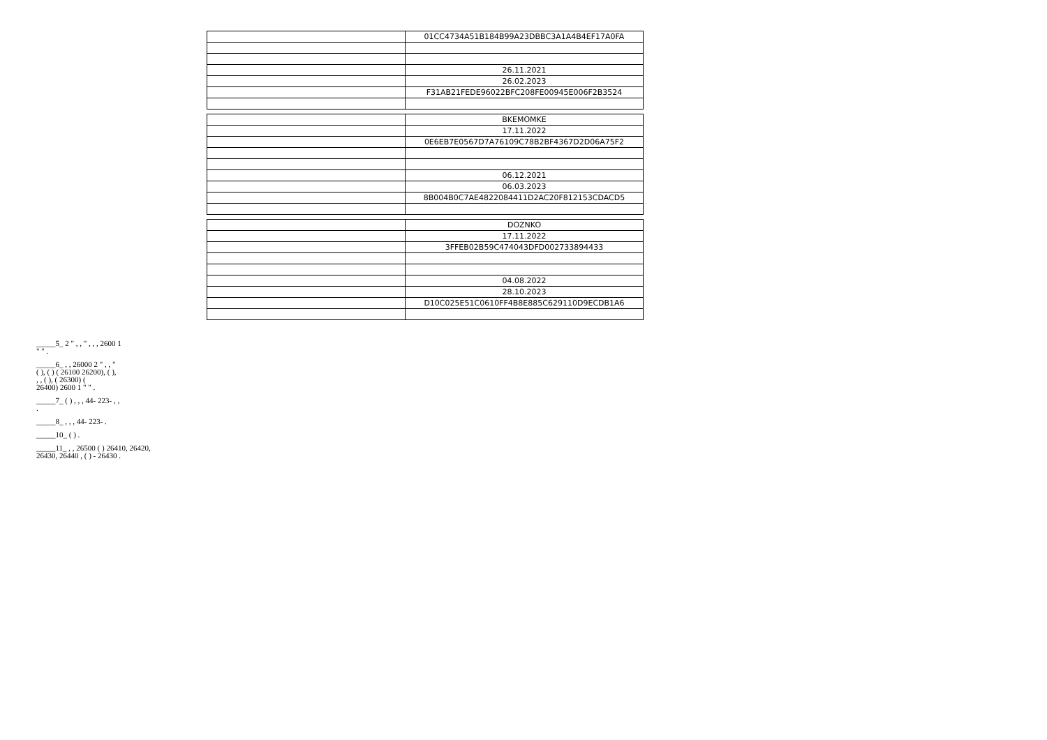| | 01CC4734A51B184B99A23DBBC3A1A4B4EF17A0FA |
| | 26.11.2021 |
| | 26.02.2023 |
| | F31AB21FEDE96022BFC208FE00945E006F2B3524 |
| | BKEMOMKE |
| | 17.11.2022 |
| | 0E6EB7E0567D7A76109C78B2BF4367D2D06A75F2 |
| | 06.12.2021 |
| | 06.03.2023 |
| | 8B004B0C7AE4822084411D2AC20F812153CDACD5 |
| | DOZNKO |
| | 17.11.2022 |
| | 3FFEB02B59C474043DFD002733894433 |
| | 04.08.2022 |
| | 28.10.2023 |
| | D10C025E51C0610FF4B8E885C629110D9ECDB1A6 |
_____5_ 2 " , , " , , , 2600 1
" " .
_____6_ , , 26000 2 " , , "
( ), ( ) ( 26100 26200), ( ),
, , ( ), ( 26300) (
26400) 2600 1 " " .
_____7_ ( ) , , , 44- 223- , ,
.
_____8_ , , , 44- 223- .
_____10_ ( ) .
_____11_ , , 26500 ( ) 26410, 26420,
26430, 26440 , ( ) - 26430 .